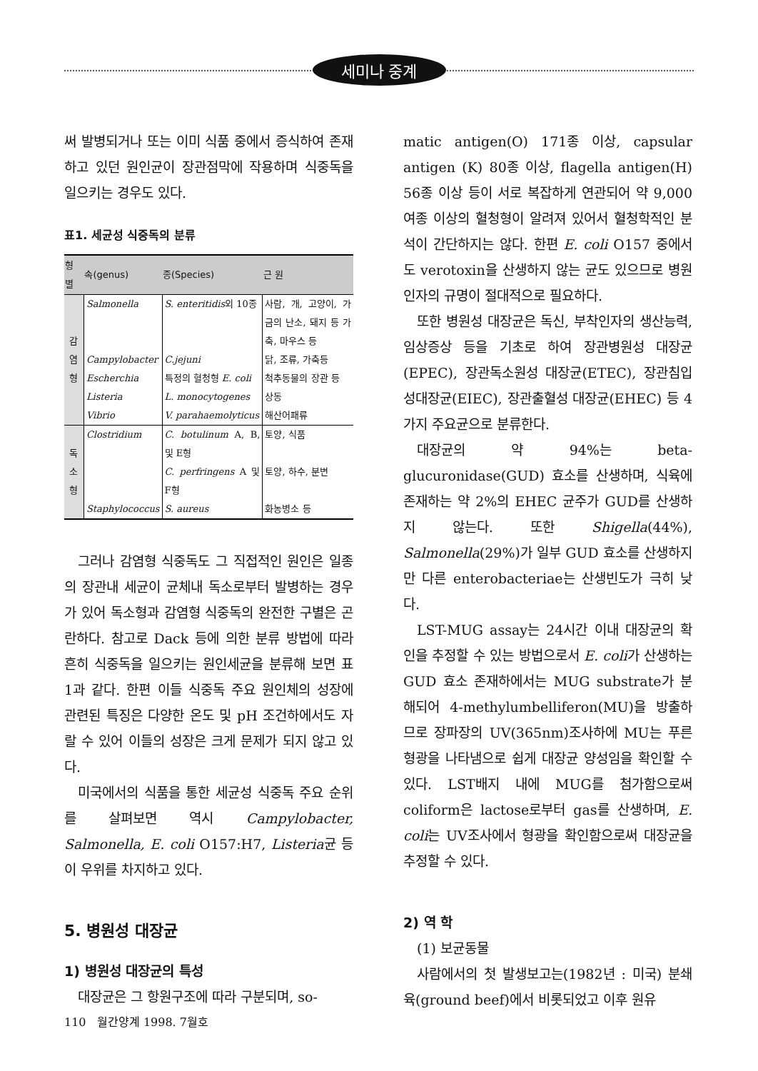세미나 중계
써 발병되거나 또는 이미 식품 중에서 증식하여 존재하고 있던 원인균이 장관점막에 작용하며 식중독을 일으키는 경우도 있다.
표1. 세균성 식중독의 분류
| 형 별 | 속(genus) | 종(Species) | 근 원 |
| --- | --- | --- | --- |
| 감염형 | Salmonella | S. enteritidis 외 10종 | 사람, 개, 고양이, 가금의 난소, 돼지 등 가축, 마우스 등 |
| | Campylobacter | C.jejuni | 닭, 조류, 가축등 |
| | Escherchia | 특정의 혈청형 E. coli | 척추동물의 장관 등 |
| | Listeria | L. monocytogenes | 상동 |
| | Vibrio | V. parahaemolyticus | 해산어패류 |
| 독소형 | Clostridium | C. botulinum A, B, 및 E형 | 토양, 식품 |
| | | C. perfringens A 및 F형 | 토양, 하수, 분변 |
| | Staphylococcus | S. aureus | 화농병소 등 |
그러나 감염형 식중독도 그 직접적인 원인은 일종의 장관내 세균이 균체내 독소로부터 발병하는 경우가 있어 독소형과 감염형 식중독의 완전한 구별은 곤란하다. 참고로 Dack 등에 의한 분류 방법에 따라 흔히 식중독을 일으키는 원인세균을 분류해 보면 표1과 같다. 한편 이들 식중독 주요 원인체의 성장에 관련된 특징은 다양한 온도 및 pH 조건하에서도 자랄 수 있어 이들의 성장은 크게 문제가 되지 않고 있다.
미국에서의 식품을 통한 세균성 식중독 주요 순위를 살펴보면 역시 Campylobacter, Salmonella, E. coli O157:H7, Listeria균 등이 우위를 차지하고 있다.
5. 병원성 대장균
1) 병원성 대장균의 특성
대장균은 그 항원구조에 따라 구분되며, so-
matic antigen(O) 171종 이상, capsular antigen (K) 80종 이상, flagella antigen(H) 56종 이상 등이 서로 복잡하게 연관되어 약 9,000여종 이상의 혈청형이 알려져 있어서 혈청학적인 분석이 간단하지는 않다. 한편 E. coli O157 중에서도 verotoxin을 산생하지 않는 균도 있으므로 병원인자의 규명이 절대적으로 필요하다.
또한 병원성 대장균은 독신, 부착인자의 생산능력, 임상증상 등을 기초로 하여 장관병원성 대장균(EPEC), 장관독소원성 대장균(ETEC), 장관침입성대장균(EIEC), 장관출혈성 대장균(EHEC) 등 4가지 주요균으로 분류한다.
대장균의 약 94%는 beta-glucuronidase(GUD) 효소를 산생하며, 식육에 존재하는 약 2%의 EHEC 균주가 GUD를 산생하지 않는다. 또한 Shigella(44%), Salmonella(29%)가 일부 GUD 효소를 산생하지만 다른 enterobacteriae는 산생빈도가 극히 낮다.
LST-MUG assay는 24시간 이내 대장균의 확인을 추정할 수 있는 방법으로서 E. coli가 산생하는 GUD 효소 존재하에서는 MUG substrate가 분해되어 4-methylumbelliferon(MU)을 방출하므로 장파장의 UV(365nm)조사하에 MU는 푸른 형광을 나타냄으로 쉽게 대장균 양성임을 확인할 수 있다. LST배지 내에 MUG를 첨가함으로써 coliform은 lactose로부터 gas를 산생하며, E. coli는 UV조사에서 형광을 확인함으로써 대장균을 추정할 수 있다.
2) 역 학
(1) 보균동물
사람에서의 첫 발생보고는(1982년 : 미국) 분쇄육(ground beef)에서 비롯되었고 이후 원유
110 월간양계 1998. 7월호